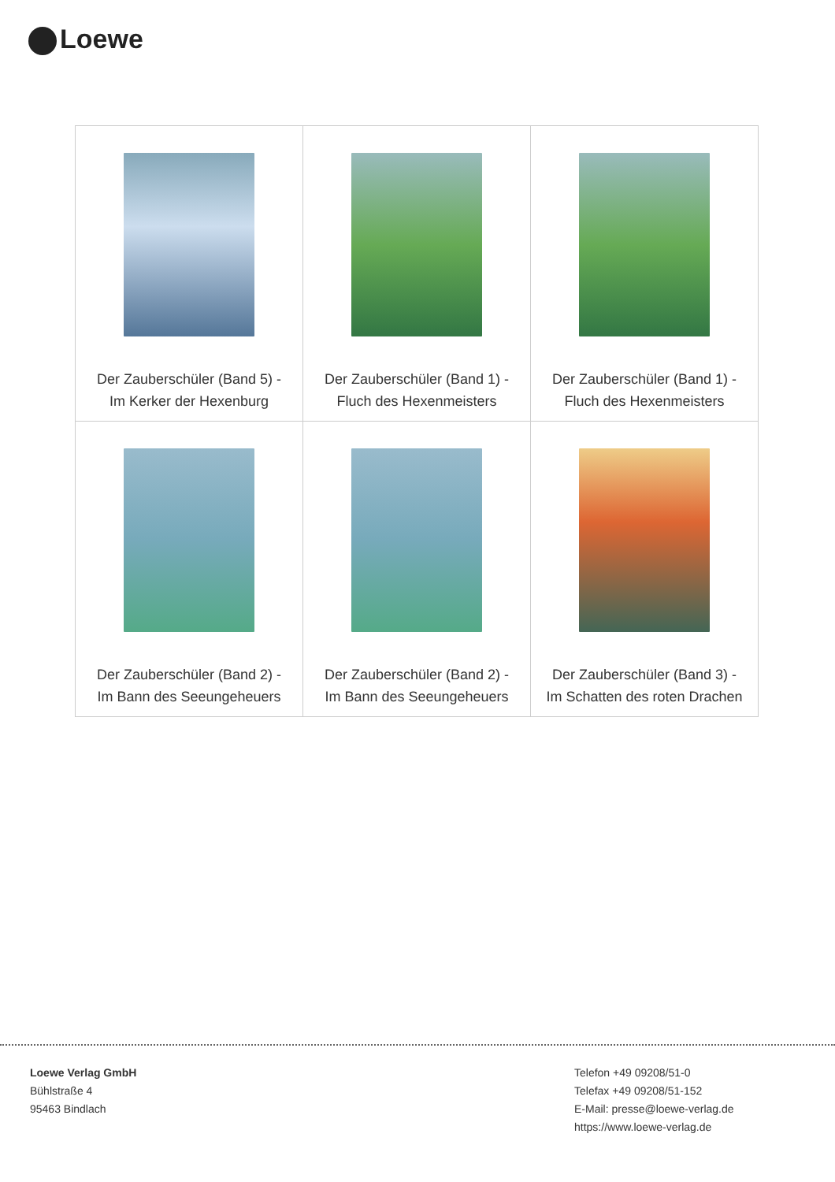Loewe
| Der Zauberschüler (Band 5) - Im Kerker der Hexenburg | Der Zauberschüler (Band 1) - Fluch des Hexenmeisters | Der Zauberschüler (Band 1) - Fluch des Hexenmeisters |
| Der Zauberschüler (Band 2) - Im Bann des Seeungeheuers | Der Zauberschüler (Band 2) - Im Bann des Seeungeheuers | Der Zauberschüler (Band 3) - Im Schatten des roten Drachen |
Loewe Verlag GmbH
Bühlstraße 4
95463 Bindlach
Telefon +49 09208/51-0
Telefax +49 09208/51-152
E-Mail: presse@loewe-verlag.de
https://www.loewe-verlag.de